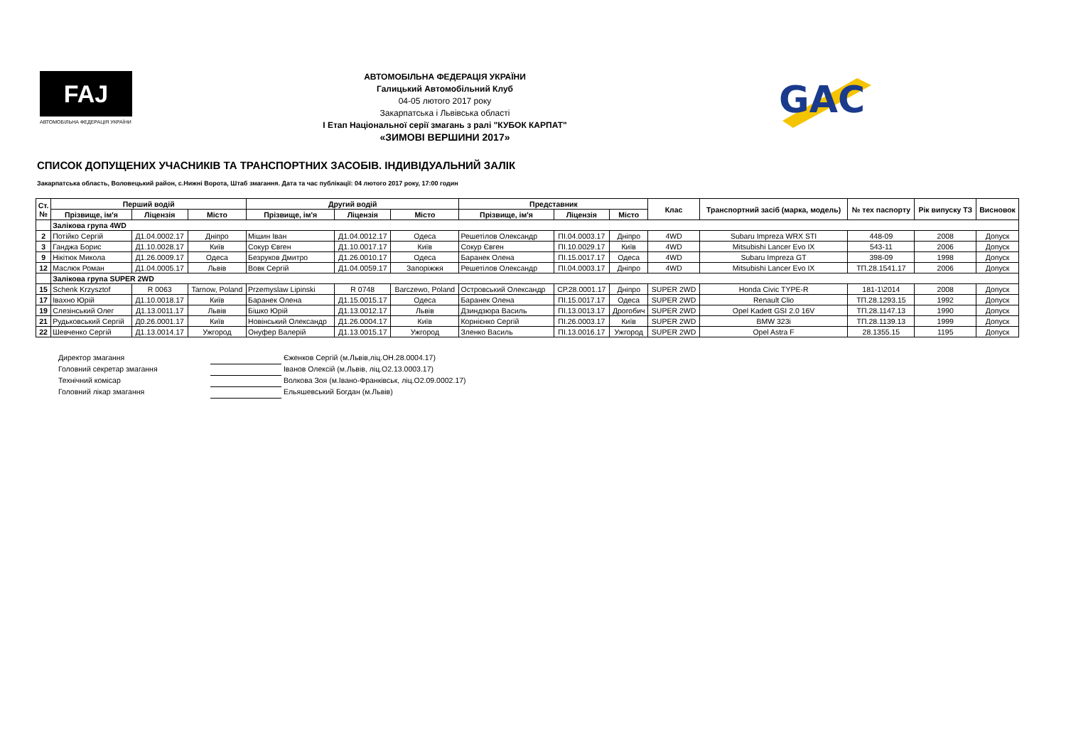FAJ
АВТОМОБІЛЬНА ФЕДЕРАЦІЯ УКРАЇНИ
АВТОМОБІЛЬНА ФЕДЕРАЦІЯ УКРАЇНИ
Галицький Автомобільний Клуб
04-05 лютого 2017 року
Закарпатська і Львівська області
І Етап Національної серії змагань з ралі "КУБОК КАРПАТ"
«ЗИМОВІ ВЕРШИНИ 2017»
GAC
СПИСОК ДОПУЩЕНИХ УЧАСНИКІВ ТА ТРАНСПОРТНИХ ЗАСОБІВ. ІНДИВІДУАЛЬНИЙ ЗАЛІК
Закарпатська область, Воловецький район, с.Нижні Ворота, Штаб змагання. Дата та час публікації: 04 лютого 2017 року, 17:00 годин
| Ст. № | Перший водій | | | Другий водій | | | Представник | | | Клас | Транспортний засіб (марка, модель) | № тех паспорту | Рік випуску ТЗ | Висновок |
| --- | --- | --- | --- | --- | --- | --- | --- | --- | --- | --- | --- | --- | --- | --- |
| | Прізвище, ім'я | Ліцензія | Місто | Прізвище, ім'я | Ліцензія | Місто | Прізвище, ім'я | Ліцензія | Місто | | | | | |
| | Залікова група 4WD | | | | | | | | | | | | | |
| 2 | Потійко Сергій | Д1.04.0002.17 | Дніпро | Мішин Іван | Д1.04.0012.17 | Одеса | Решетілов Олександр | ПІ.04.0003.17 | Дніпро | 4WD | Subaru Impreza WRX STI | 448-09 | 2008 | Допуск |
| 3 | Ганджа Борис | Д1.10.0028.17 | Київ | Сокур Євген | Д1.10.0017.17 | Київ | Сокур Євген | ПІ.10.0029.17 | Київ | 4WD | Mitsubishi Lancer Evo IX | 543-11 | 2006 | Допуск |
| 9 | Нікітюк Микола | Д1.26.0009.17 | Одеса | Безруков Дмитро | Д1.26.0010.17 | Одеса | Баранек Олена | ПІ.15.0017.17 | Одеса | 4WD | Subaru Impreza GT | 398-09 | 1998 | Допуск |
| 12 | Маслюк Роман | Д1.04.0005.17 | Львів | Вовк Сергій | Д1.04.0059.17 | Запоріжжя | Решетілов Олександр | ПІ.04.0003.17 | Дніпро | 4WD | Mitsubishi Lancer Evo IX | ТП.28.1541.17 | 2006 | Допуск |
| | Залікова група SUPER 2WD | | | | | | | | | | | | | |
| 15 | Schenk Krzysztof | R 0063 | Tarnow, Poland | Przemyslaw Lipinski | R 0748 | Barczewo, Poland | Островський Олександр | СР.28.0001.17 | Дніпро | SUPER 2WD | Honda Civic TYPE-R | 181-1\2014 | 2008 | Допуск |
| 17 | Івахно Юрій | Д1.10.0018.17 | Київ | Баранек Олена | Д1.15.0015.17 | Одеса | Баранек Олена | ПІ.15.0017.17 | Одеса | SUPER 2WD | Renault Clio | ТП.28.1293.15 | 1992 | Допуск |
| 19 | Слезінський Олег | Д1.13.0011.17 | Львів | Бішко Юрій | Д1.13.0012.17 | Львів | Дзиндзюра Василь | ПІ.13.0013.17 | Дрогобич | SUPER 2WD | Opel Kadett GSI 2.0 16V | ТП.28.1147.13 | 1990 | Допуск |
| 21 | Рудьковський Сергій | Д0.26.0001.17 | Київ | Новінський Олександр | Д1.26.0004.17 | Київ | Корнієнко Сергій | ПІ.26.0003.17 | Київ | SUPER 2WD | BMW 323i | ТП.28.1139.13 | 1999 | Допуск |
| 22 | Шевченко Сергій | Д1.13.0014.17 | Ужгород | Онуфер Валерій | Д1.13.0015.17 | Ужгород | Зленко Василь | ПІ.13.0016.17 | Ужгород | SUPER 2WD | Opel Astra F | 28.1355.15 | 1195 | Допуск |
Директор змагання Єженков Сергій (м.Львів,ліц.ОН.28.0004.17)
Головний секретар змагання Іванов Олексій (м.Львів, ліц.О2.13.0003.17)
Технічний комісар Волкова Зоя (м.Івано-Франківськ, ліц.О2.09.0002.17)
Головний лікар змагання Ельяшевський Богдан (м.Львів)